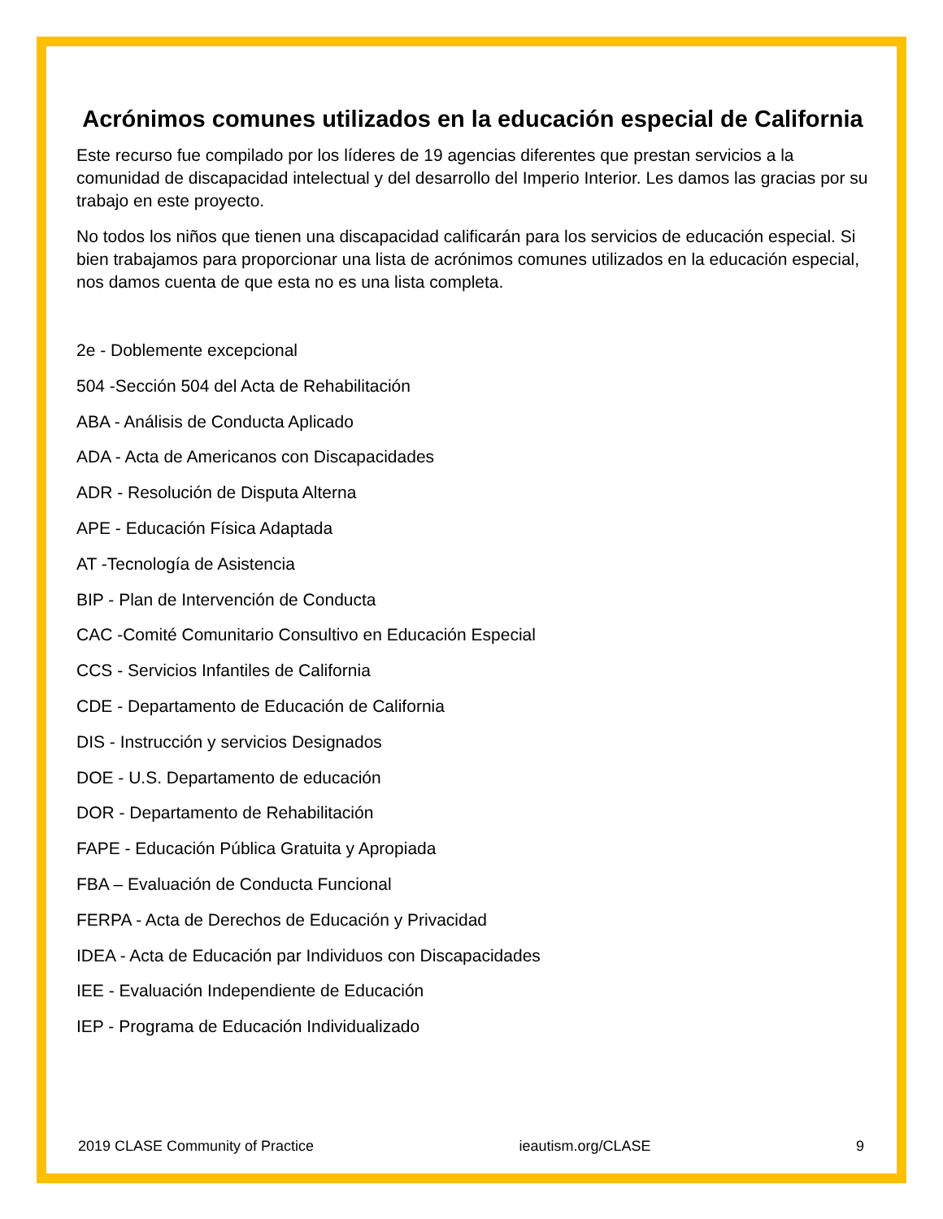Acrónimos comunes utilizados en la educación especial de California
Este recurso fue compilado por los líderes de 19 agencias diferentes que prestan servicios a la comunidad de discapacidad intelectual y del desarrollo del Imperio Interior. Les damos las gracias por su trabajo en este proyecto.
No todos los niños que tienen una discapacidad calificarán para los servicios de educación especial. Si bien trabajamos para proporcionar una lista de acrónimos comunes utilizados en la educación especial, nos damos cuenta de que esta no es una lista completa.
2e - Doblemente excepcional
504 -Sección 504 del Acta de Rehabilitación
ABA - Análisis de Conducta Aplicado
ADA - Acta de Americanos con Discapacidades
ADR - Resolución de Disputa Alterna
APE - Educación Física Adaptada
AT -Tecnología de Asistencia
BIP - Plan de Intervención de Conducta
CAC -Comité Comunitario Consultivo en Educación Especial
CCS - Servicios Infantiles de California
CDE - Departamento de Educación de California
DIS - Instrucción y servicios Designados
DOE - U.S. Departamento de educación
DOR - Departamento de Rehabilitación
FAPE - Educación Pública Gratuita y Apropiada
FBA – Evaluación de Conducta Funcional
FERPA - Acta de Derechos de Educación y Privacidad
IDEA - Acta de Educación par Individuos con Discapacidades
IEE - Evaluación Independiente de Educación
IEP - Programa de Educación Individualizado
2019 CLASE Community of Practice ieautism.org/CLASE 9